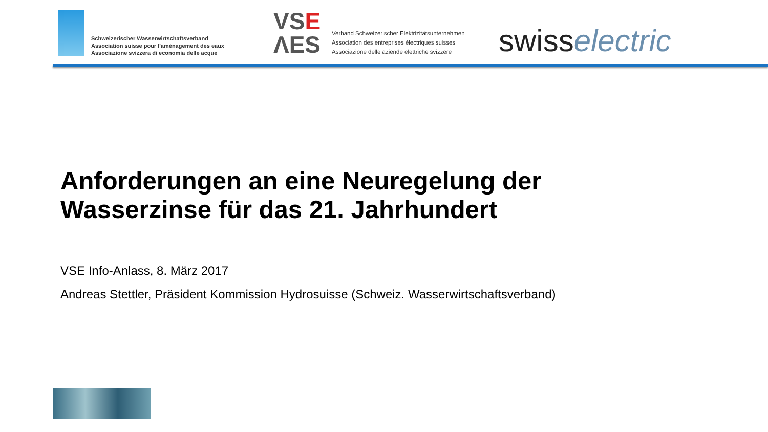Schweizerischer Wasserwirtschaftsverband
Association suisse pour l'aménagement des eaux
Associazione svizzera di economia delle acque
VSE
ΛES
Verband Schweizerischer Elektrizitätsunternehmen
Association des entreprises électriques suisses
Associazione delle aziende elettriche svizzere
swisselectric
Anforderungen an eine Neuregelung der
Wasserzinse für das 21. Jahrhundert
VSE Info-Anlass, 8. März 2017
Andreas Stettler, Präsident Kommission Hydrosuisse (Schweiz. Wasserwirtschaftsverband)